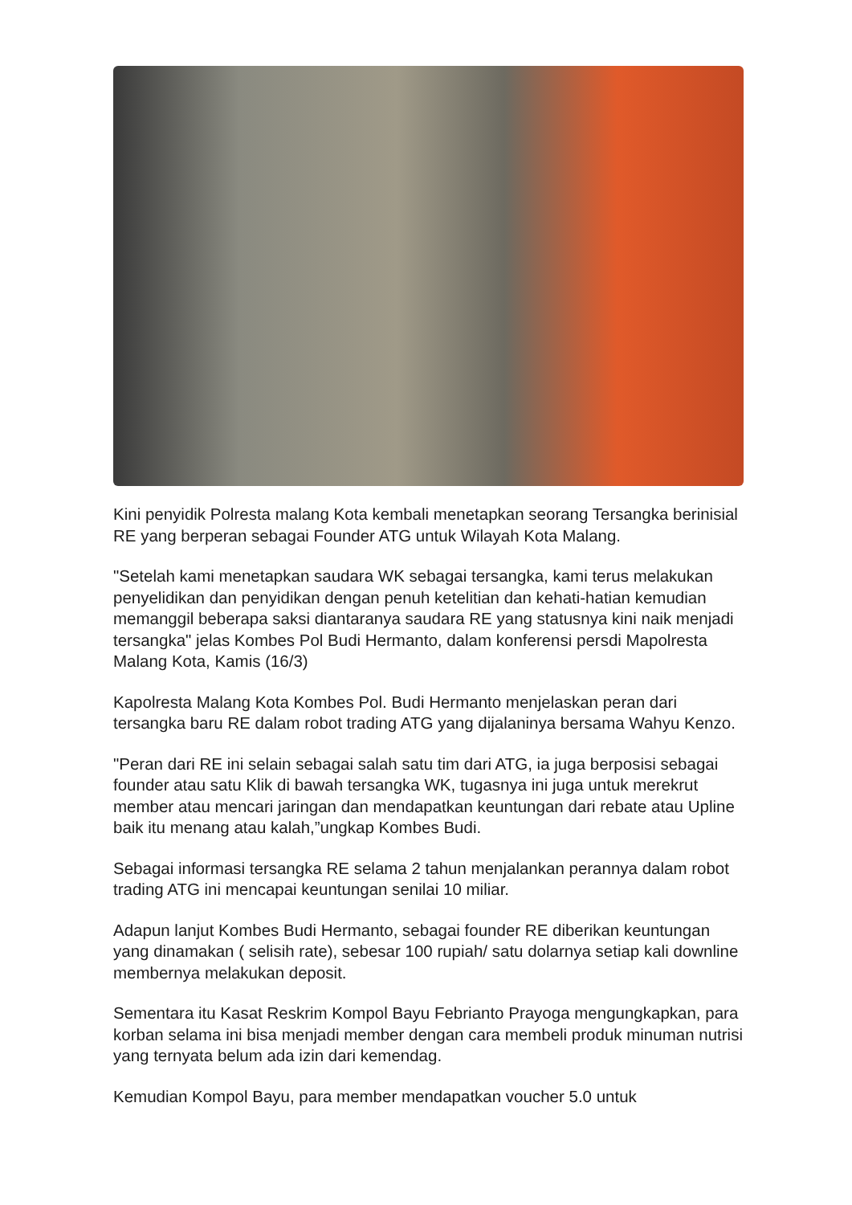Kini penyidik Polresta malang Kota kembali menetapkan seorang Tersangka berinisial RE yang berperan sebagai Founder ATG untuk Wilayah Kota Malang.
"Setelah kami menetapkan saudara WK sebagai tersangka, kami terus melakukan penyelidikan dan penyidikan dengan penuh ketelitian dan kehati-hatian kemudian memanggil beberapa saksi diantaranya saudara RE yang statusnya kini naik menjadi tersangka" jelas Kombes Pol Budi Hermanto, dalam konferensi persdi Mapolresta Malang Kota, Kamis (16/3)
Kapolresta Malang Kota Kombes Pol. Budi Hermanto menjelaskan peran dari tersangka baru RE dalam robot trading ATG yang dijalaninya bersama Wahyu Kenzo.
"Peran dari RE ini selain sebagai salah satu tim dari ATG, ia juga berposisi sebagai founder atau satu Klik di bawah tersangka WK, tugasnya ini juga untuk merekrut member atau mencari jaringan dan mendapatkan keuntungan dari rebate atau Upline baik itu menang atau kalah,”ungkap Kombes Budi.
Sebagai informasi tersangka RE selama 2 tahun menjalankan perannya dalam robot trading ATG ini mencapai keuntungan senilai 10 miliar.
Adapun lanjut Kombes Budi Hermanto, sebagai founder RE diberikan keuntungan yang dinamakan ( selisih rate), sebesar 100 rupiah/ satu dolarnya setiap kali downline membernya melakukan deposit.
Sementara itu Kasat Reskrim Kompol Bayu Febrianto Prayoga mengungkapkan, para korban selama ini bisa menjadi member dengan cara membeli produk minuman nutrisi yang ternyata belum ada izin dari kemendag.
Kemudian Kompol Bayu, para member mendapatkan voucher 5.0 untuk